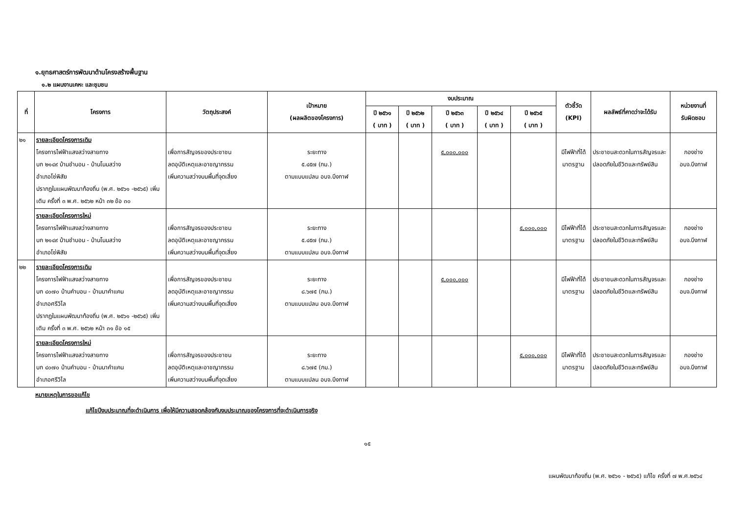๑.ยุทธศาสตร์การพัฒนาด้านโครงสร้างพื้นฐาน
๑.๒ แผนงานเคหะ และชุมชน
| ที่ | โครงการ | วัตถุประสงค์ | เป้าหมาย (ผลผลิตของโครงการ) | งบประมาณ | | | | | ตัวชี้วัด (KPI) | ผลลัพธ์ที่คาดว่าจะได้รับ | หน่วยงานที่ รับผิดชอบ |
| --- | --- | --- | --- | --- | --- | --- | --- | --- | --- | --- | --- |
| | | | | ปี ๒๕๖๑ ( บาท ) | ปี ๒๕๖๒ ( บาท ) | ปี ๒๕๖๓ ( บาท ) | ปี ๒๕๖๔ ( บาท ) | ปี ๒๕๖๕ ( บาท ) | | | |
| ๒๑ | รายละเอียดโครงการเดิม โครงการไฟฟ้าแสงสว่างสายทาง บก ๒๑๔๙ บ้านชำบอน - บ้านโนนสว่าง อำเภอโซ่พิสัย ปรากฏในแผนพัฒนาท้องถิ่น (พ.ศ. ๒๕๖๑ -๒๕๖๕) เพิ่มเติม ครั้งที่ ๓ พ.ศ. ๒๕๖๒ หน้า ๓๒ ข้อ ๓๐ | เพื่อการสัญจรของประชาชน ลดอุบัติเหตุและอาชญากรรม เพิ่มความสว่างบนพื้นที่จุดเสี่ยง | ระยะทาง ๕.๔๕๗ (กม.) ตามแบบแปลน อบจ.บึงกาฬ | | | ๕,๐๐๐,๐๐๐ | | | มีไฟฟ้าที่ได้ มาตรฐาน | ประชาชนสะดวกในการสัญจรและปลอดภัยในชีวิตและทรัพย์สิน | กองช่าง อบจ.บึงกาฬ |
| | รายละเอียดโครงการใหม่ โครงการไฟฟ้าแสงสว่างสายทาง บก ๒๑๔๙ บ้านชำบอน - บ้านโนนสว่าง อำเภอโซ่พิสัย | เพื่อการสัญจรของประชาชน ลดอุบัติเหตุและอาชญากรรม เพิ่มความสว่างบนพื้นที่จุดเสี่ยง | ระยะทาง ๕.๔๕๗ (กม.) ตามแบบแปลน อบจ.บึงกาฬ | | | | | ๕,๐๐๐,๐๐๐ | มีไฟฟ้าที่ได้ มาตรฐาน | ประชาชนสะดวกในการสัญจรและปลอดภัยในชีวิตและทรัพย์สิน | กองช่าง อบจ.บึงกาฬ |
| ๒๒ | รายละเอียดโครงการเดิม โครงการไฟฟ้าแสงสว่างสายทาง บก ๔๐๗๐ บ้านคำบอน - บ้านนาคำแคน อำเภอศรีวิไล ปรากฏในแผนพัฒนาท้องถิ่น (พ.ศ. ๒๕๖๑ -๒๕๖๕) เพิ่มเติม ครั้งที่ ๓ พ.ศ. ๒๕๖๒ หน้า ๓๑ ข้อ ๑๕ | เพื่อการสัญจรของประชาชน ลดอุบัติเหตุและอาชญากรรม เพิ่มความสว่างบนพื้นที่จุดเสี่ยง | ระยะทาง ๘.๖๗๕ (กม.) ตามแบบแปลน อบจ.บึงกาฬ | | | ๕,๐๐๐,๐๐๐ | | | มีไฟฟ้าที่ได้ มาตรฐาน | ประชาชนสะดวกในการสัญจรและปลอดภัยในชีวิตและทรัพย์สิน | กองช่าง อบจ.บึงกาฬ |
| | รายละเอียดโครงการใหม่ โครงการไฟฟ้าแสงสว่างสายทาง บก ๔๐๗๐ บ้านคำบอน - บ้านนาคำแคน อำเภอศรีวิไล | เพื่อการสัญจรของประชาชน ลดอุบัติเหตุและอาชญากรรม เพิ่มความสว่างบนพื้นที่จุดเสี่ยง | ระยะทาง ๘.๖๗๕ (กม.) ตามแบบแปลน อบจ.บึงกาฬ | | | | | ๕,๐๐๐,๐๐๐ | มีไฟฟ้าที่ได้ มาตรฐาน | ประชาชนสะดวกในการสัญจรและปลอดภัยในชีวิตและทรัพย์สิน | กองช่าง อบจ.บึงกาฬ |
หมายเหตุในการขอแก้ไข
แก้ไขปีงบประมาณที่จะดำเนินการ เพื่อให้มีความสอดคล้องกับงบประมาณของโครงการที่จะดำเนินการจริง
๑๕
แผนพัฒนาท้องถิ่น (พ.ศ. ๒๕๖๑ - ๒๕๖๕) แก้ไข ครั้งที่ ๗ พ.ศ.๒๕๖๔